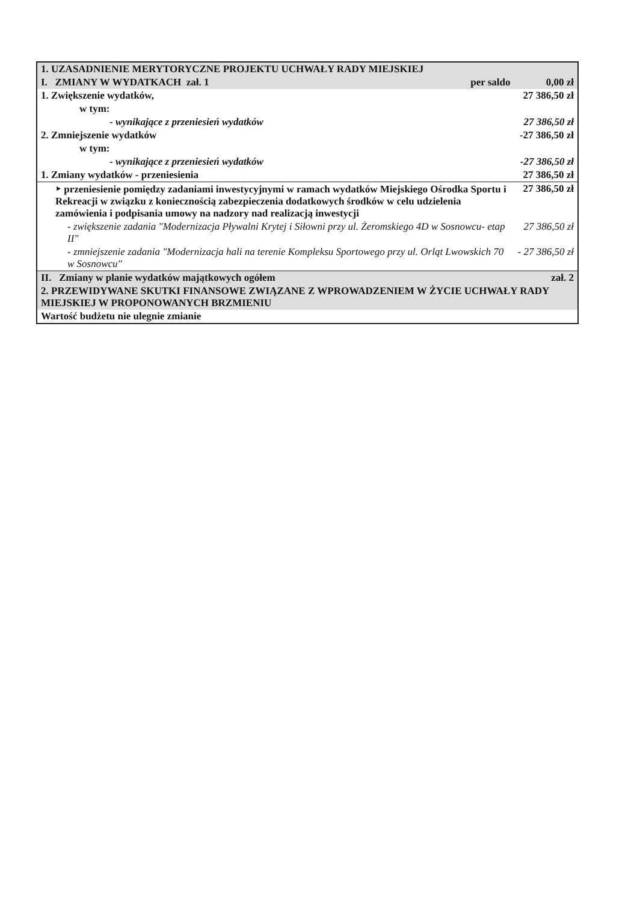| 1. UZASADNIENIE MERYTORYCZNE PROJEKTU UCHWAŁY RADY MIEJSKIEJ | |
| I. ZMIANY W WYDATKACH zał. 1 per saldo | 0,00 zł |
| 1. Zwiększenie wydatków, | 27 386,50 zł |
| w tym: | |
| - wynikające z przeniesień wydatków | 27 386,50 zł |
| 2. Zmniejszenie wydatków | -27 386,50 zł |
| w tym: | |
| - wynikające z przeniesień wydatków | -27 386,50 zł |
| 1. Zmiany wydatków - przeniesienia | 27 386,50 zł |
| ‣ przeniesienie pomiędzy zadaniami inwestycyjnymi w ramach wydatków Miejskiego Ośrodka Sportu i Rekreacji w związku z koniecznością zabezpieczenia dodatkowych środków w celu udzielenia zamówienia i podpisania umowy na nadzory nad realizacją inwestycji | 27 386,50 zł |
| - zwiększenie zadania "Modernizacja Pływalni Krytej i Siłowni przy ul. Żeromskiego 4D w Sosnowcu- etap II" | 27 386,50 zł |
| - zmniejszenie zadania "Modernizacja hali na terenie Kompleksu Sportowego przy ul. Orląt Lwowskich 70 w Sosnowcu" | - 27 386,50 zł |
| II. Zmiany w planie wydatków majątkowych ogółem | zał. 2 |
| 2. PRZEWIDYWANE SKUTKI FINANSOWE ZWIĄZANE Z WPROWADZENIEM W ŻYCIE UCHWAŁY RADY MIEJSKIEJ W PROPONOWANYCH BRZMIENIU | |
| Wartość budżetu nie ulegnie zmianie | |